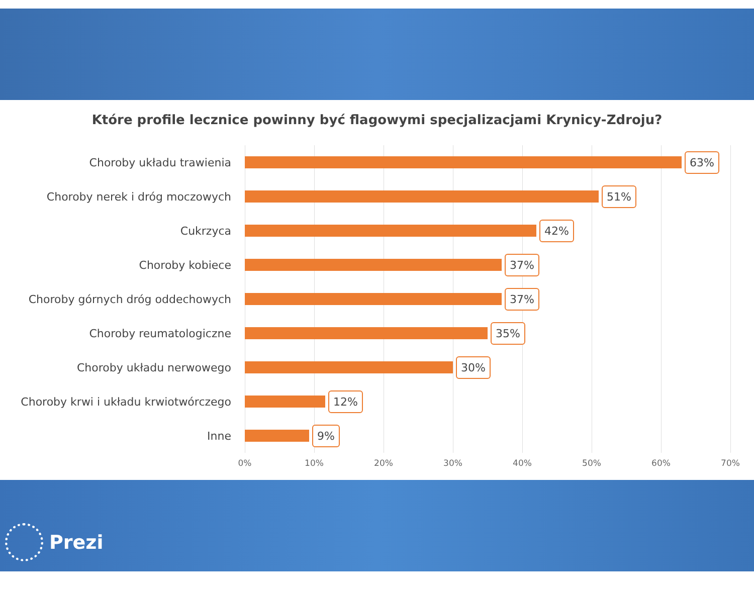Które profile lecznice powinny być flagowymi specjalizacjami Krynicy-Zdroju?
Choroby układu trawienia
63%
Choroby nerek i dróg moczowych
51%
Cukrzyca
42%
Choroby kobiece
37%
Choroby górnych dróg oddechowych
37%
Choroby reumatologiczne
35%
Choroby układu nerwowego
30%
Choroby krwi i układu krwiotwórczego
12%
Inne
9%
0% 10% 20% 30% 40% 50% 60% 70%
Prezi